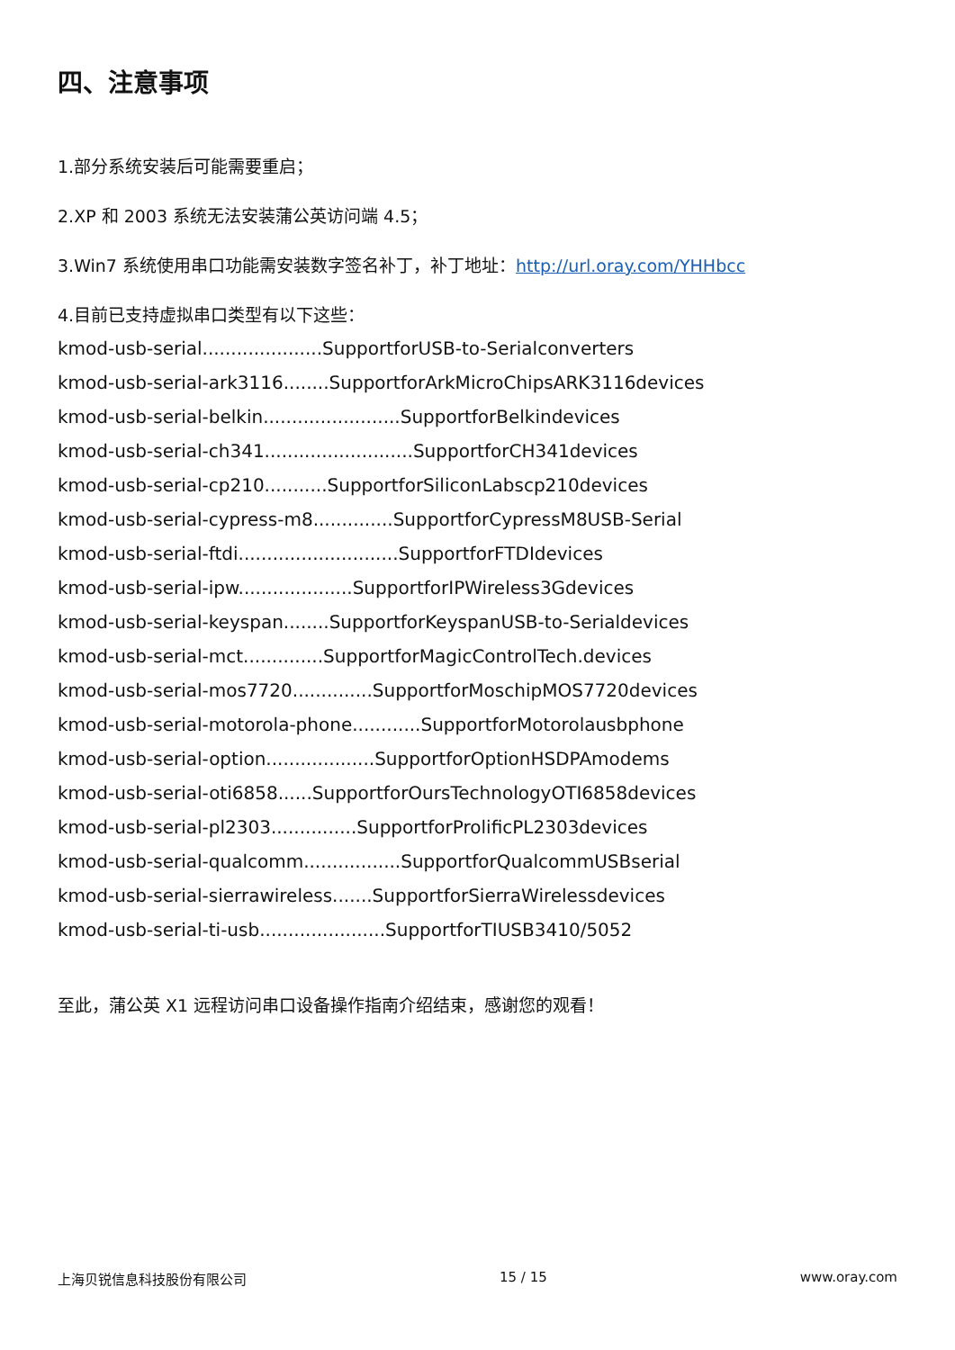四、注意事项
1.部分系统安装后可能需要重启；
2.XP 和 2003 系统无法安装蒲公英访问端 4.5；
3.Win7 系统使用串口功能需安装数字签名补丁，补丁地址：http://url.oray.com/YHHbcc
4.目前已支持虚拟串口类型有以下这些：
kmod-usb-serial.....................SupportforUSB-to-Serialconverters
kmod-usb-serial-ark3116........SupportforArkMicroChipsARK3116devices
kmod-usb-serial-belkin........................SupportforBelkindevices
kmod-usb-serial-ch341..........................SupportforCH341devices
kmod-usb-serial-cp210...........SupportforSiliconLabscp210devices
kmod-usb-serial-cypress-m8..............SupportforCypressM8USB-Serial
kmod-usb-serial-ftdi............................SupportforFTDIdevices
kmod-usb-serial-ipw....................SupportforIPWireless3Gdevices
kmod-usb-serial-keyspan........SupportforKeyspanUSB-to-Serialdevices
kmod-usb-serial-mct..............SupportforMagicControlTech.devices
kmod-usb-serial-mos7720..............SupportforMoschipMOS7720devices
kmod-usb-serial-motorola-phone............SupportforMotorolausbphone
kmod-usb-serial-option...................SupportforOptionHSDPAmodems
kmod-usb-serial-oti6858......SupportforOursTechnologyOTI6858devices
kmod-usb-serial-pl2303...............SupportforProlificPL2303devices
kmod-usb-serial-qualcomm.................SupportforQualcommUSBserial
kmod-usb-serial-sierrawireless.......SupportforSierraWirelessdevices
kmod-usb-serial-ti-usb......................SupportforTIUSB3410/5052
至此，蒲公英 X1 远程访问串口设备操作指南介绍结束，感谢您的观看！
上海贝锐信息科技股份有限公司 15 / 15 www.oray.com